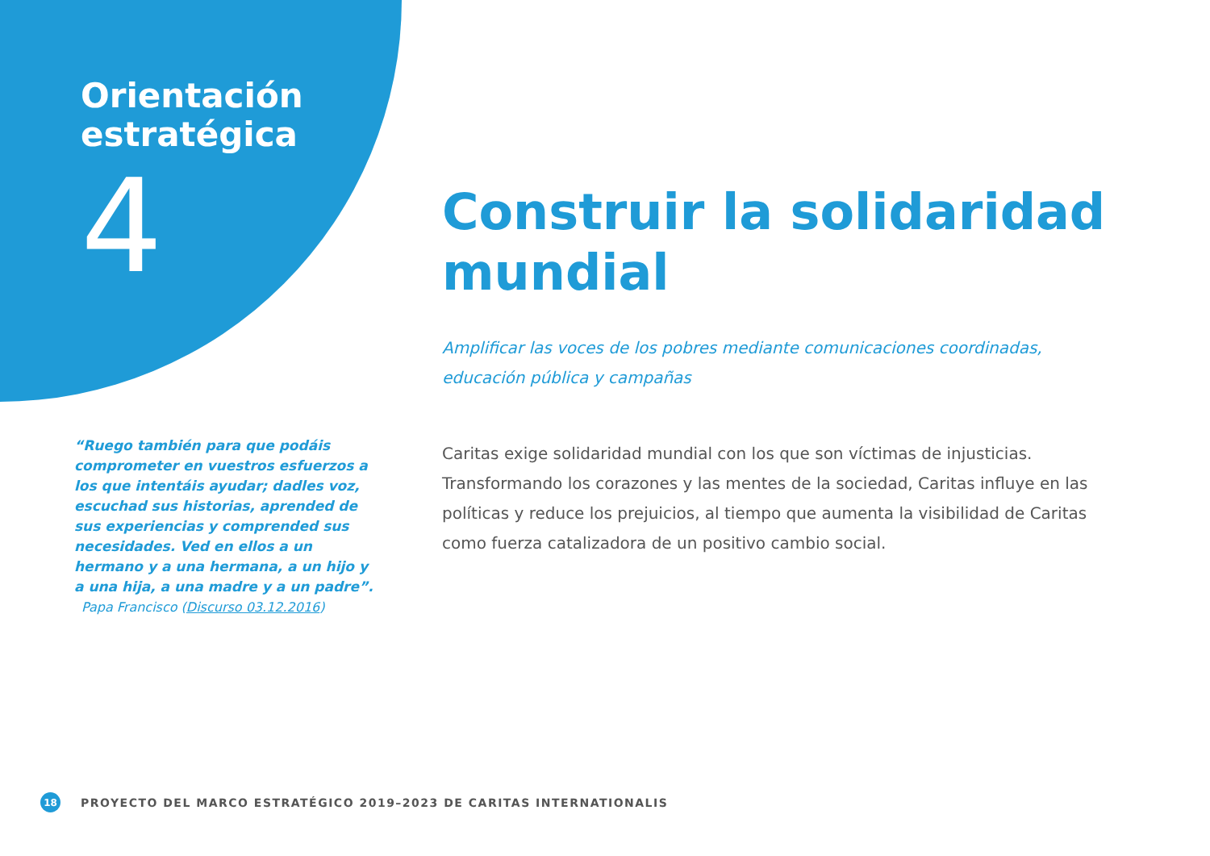Orientación estratégica
4
Construir la solidaridad mundial
Amplificar las voces de los pobres mediante comunicaciones coordinadas, educación pública y campañas
Caritas exige solidaridad mundial con los que son víctimas de injusticias. Transformando los corazones y las mentes de la sociedad, Caritas influye en las políticas y reduce los prejuicios, al tiempo que aumenta la visibilidad de Caritas como fuerza catalizadora de un positivo cambio social.
“Ruego también para que podáis comprometer en vuestros esfuerzos a los que intentáis ayudar; dadles voz, escuchad sus historias, aprended de sus experiencias y comprended sus necesidades. Ved en ellos a un hermano y a una hermana, a un hijo y a una hija, a una madre y a un padre”.
Papa Francisco (Discurso 03.12.2016)
18 PROYECTO DEL MARCO ESTRATÉGICO 2019–2023 DE CARITAS INTERNATIONALIS